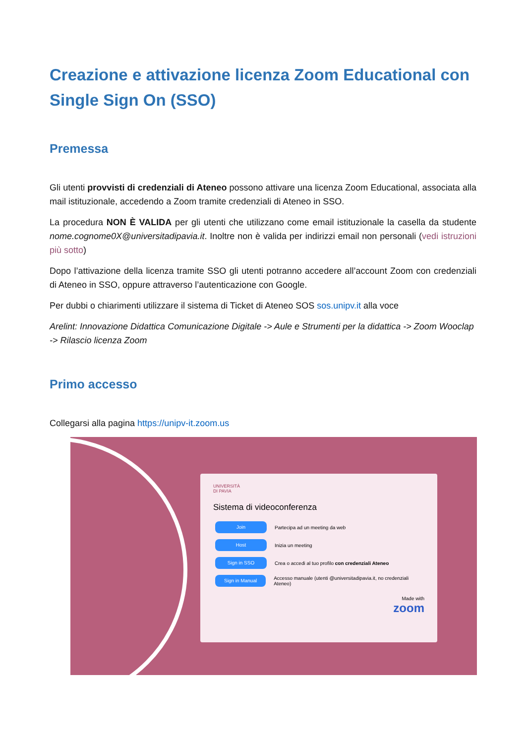Creazione e attivazione licenza Zoom Educational con Single Sign On (SSO)
Premessa
Gli utenti provvisti di credenziali di Ateneo possono attivare una licenza Zoom Educational, associata alla mail istituzionale, accedendo a Zoom tramite credenziali di Ateneo in SSO.
La procedura NON È VALIDA per gli utenti che utilizzano come email istituzionale la casella da studente nome.cognome0X@universitadipavia.it. Inoltre non è valida per indirizzi email non personali (vedi istruzioni più sotto)
Dopo l’attivazione della licenza tramite SSO gli utenti potranno accedere all’account Zoom con credenziali di Ateneo in SSO, oppure attraverso l’autenticazione con Google.
Per dubbi o chiarimenti utilizzare il sistema di Ticket di Ateneo SOS sos.unipv.it alla voce
Arelint: Innovazione Didattica Comunicazione Digitale -> Aule e Strumenti per la didattica -> Zoom Wooclap -> Rilascio licenza Zoom
Primo accesso
Collegarsi alla pagina https://unipv-it.zoom.us
UNIVERSITÀ
DI PAVIA
Sistema di videoconferenza
Join Partecipa ad un meeting da web
Host Inizia un meeting
Sign in SSO Crea o accedi al tuo profilo con credenziali Ateneo
Sign in Manual Accesso manuale (utenti @universitadipavia.it, no credenziali Ateneo)
Made with
zoom